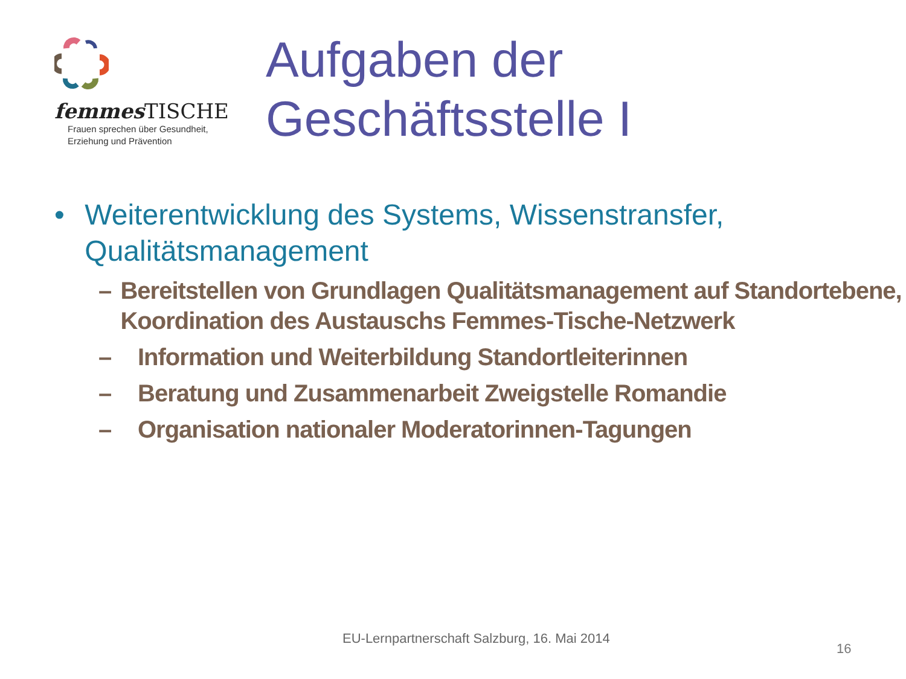femmes TISCHE
Frauen sprechen über Gesundheit,
Erziehung und Prävention
Aufgaben der
Geschäftsstelle I
• Weiterentwicklung des Systems, Wissenstransfer, Qualitätsmanagement
– Bereitstellen von Grundlagen Qualitätsmanagement auf Standortebene, Koordination des Austauschs Femmes-Tische-Netzwerk
– Information und Weiterbildung Standortleiterinnen
– Beratung und Zusammenarbeit Zweigstelle Romandie
– Organisation nationaler Moderatorinnen-Tagungen
EU-Lernpartnerschaft Salzburg, 16. Mai 2014
16